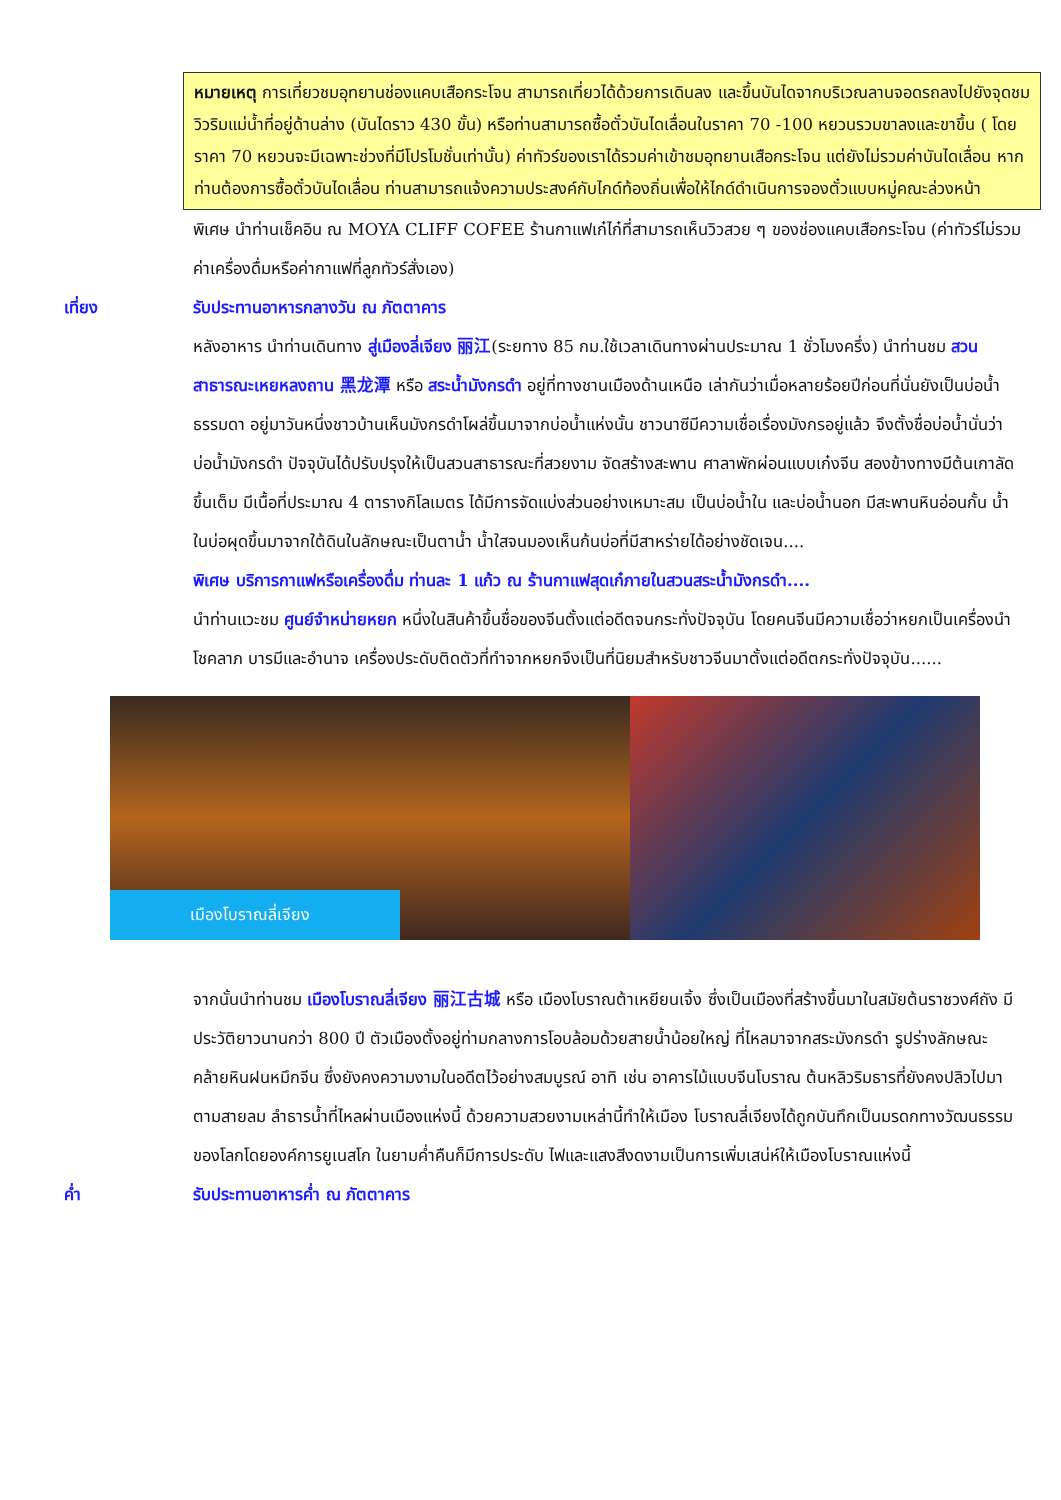หมายเหตุ การเที่ยวชมอุทยานช่องแคบเสือกระโจน สามารถเที่ยวได้ด้วยการเดินลง และขึ้นบันไดจากบริเวณลานจอดรถลงไปยังจุดชมวิวริมแม่น้ำที่อยู่ด้านล่าง (บันไดราว 430 ขั้น) หรือท่านสามารถซื้อตั๋วบันไดเลื่อนในราคา 70 -100 หยวนรวมขาลงและขาขึ้น ( โดยราคา 70 หยวนจะมีเฉพาะช่วงที่มีโปรโมชั่นเท่านั้น) ค่าทัวร์ของเราได้รวมค่าเข้าชมอุทยานเสือกระโจน แต่ยังไม่รวมค่าบันไดเลื่อน หากท่านต้องการซื้อตั๋วบันไดเลื่อน ท่านสามารถแจ้งความประสงค์กับไกด์ท้องถิ่นเพื่อให้ไกด์ดำเนินการจองตั๋วแบบหมู่คณะล่วงหน้า
พิเศษ นำท่านเช็คอิน ณ MOYA CLIFF COFEE ร้านกาแฟเก๋ไก๋ที่สามารถเห็นวิวสวย ๆ ของช่องแคบเสือกระโจน (ค่าทัวร์ไม่รวมค่าเครื่องดื่มหรือค่ากาแฟที่ลูกทัวร์สั่งเอง)
เที่ยง รับประทานอาหารกลางวัน ณ ภัตตาคาร
หลังอาหาร นำท่านเดินทาง สู่เมืองลี่เจียง 丽江(ระยทาง 85 กม.ใช้เวลาเดินทางผ่านประมาณ 1 ชั่วโมงครึ่ง) นำท่านชม สวนสาธารณะเหยหลงถาน 黑龙潭 หรือ สระน้ำมังกรดำ อยู่ที่ทางชานเมืองด้านเหนือ เล่ากันว่าเมื่อหลายร้อยปีก่อนที่นั่นยังเป็นบ่อน้ำธรรมดา อยู่มาวันหนึ่งชาวบ้านเห็นมังกรดำโผล่ขึ้นมาจากบ่อน้ำแห่งนั้น ชาวนาซีมีความเชื่อเรื่องมังกรอยู่แล้ว จึงตั้งชื่อบ่อน้ำนั่นว่า บ่อน้ำมังกรดำ ปัจจุบันได้ปรับปรุงให้เป็นสวนสาธารณะที่สวยงาม จัดสร้างสะพาน ศาลาพักผ่อนแบบเก๋งจีน สองข้างทางมีต้นเกาลัดขึ้นเต็ม มีเนื้อที่ประมาณ 4 ตารางกิโลเมตร ได้มีการจัดแบ่งส่วนอย่างเหมาะสม เป็นบ่อน้ำใน และบ่อน้ำนอก มีสะพานหินอ่อนกั้น น้ำในบ่อผุดขึ้นมาจากใต้ดินในลักษณะเป็นตาน้ำ น้ำใสจนมองเห็นก้นบ่อที่มีสาหร่ายได้อย่างชัดเจน....
พิเศษ บริการกาแฟหรือเครื่องดื่ม ท่านละ 1 แก้ว ณ ร้านกาแฟสุดเก๋ภายในสวนสระน้ำมังกรดำ....
นำท่านแวะชม ศูนย์จำหน่ายหยก หนึ่งในสินค้าขึ้นชื่อของจีนตั้งแต่อดีตจนกระทั่งปัจจุบัน โดยคนจีนมีความเชื่อว่าหยกเป็นเครื่องนำโชคลาภ บารมีและอำนาจ เครื่องประดับติดตัวที่ทำจากหยกจึงเป็นที่นิยมสำหรับชาวจีนมาตั้งแต่อดีตกระทั่งปัจจุบัน......
เมืองโบราณลี่เจียง
จากนั้นนำท่านชม เมืองโบราณลี่เจียง 丽江古城 หรือ เมืองโบราณต้าเหยียนเจิ้ง ซึ่งเป็นเมืองที่สร้างขึ้นมาในสมัยต้นราชวงศ์ถัง มีประวัติยาวนานกว่า 800 ปี ตัวเมืองตั้งอยู่ท่ามกลางการโอบล้อมด้วยสายน้ำน้อยใหญ่ ที่ไหลมาจากสระมังกรดำ รูปร่างลักษณะคล้ายหินฝนหมึกจีน ซึ่งยังคงความงามในอดีตไว้อย่างสมบูรณ์ อาทิ เช่น อาคารไม้แบบจีนโบราณ ต้นหลิวริมธารที่ยังคงปลิวไปมาตามสายลม ลำธารน้ำที่ไหลผ่านเมืองแห่งนี้ ด้วยความสวยงามเหล่านี้ทำให้เมือง โบราณลี่เจียงได้ถูกบันทึกเป็นมรดกทางวัฒนธรรมของโลกโดยองค์การยูเนสโก ในยามค่ำคืนก็มีการประดับ ไฟและแสงสีงดงามเป็นการเพิ่มเสน่ห์ให้เมืองโบราณแห่งนี้
ค่ำ รับประทานอาหารค่ำ ณ ภัตตาคาร